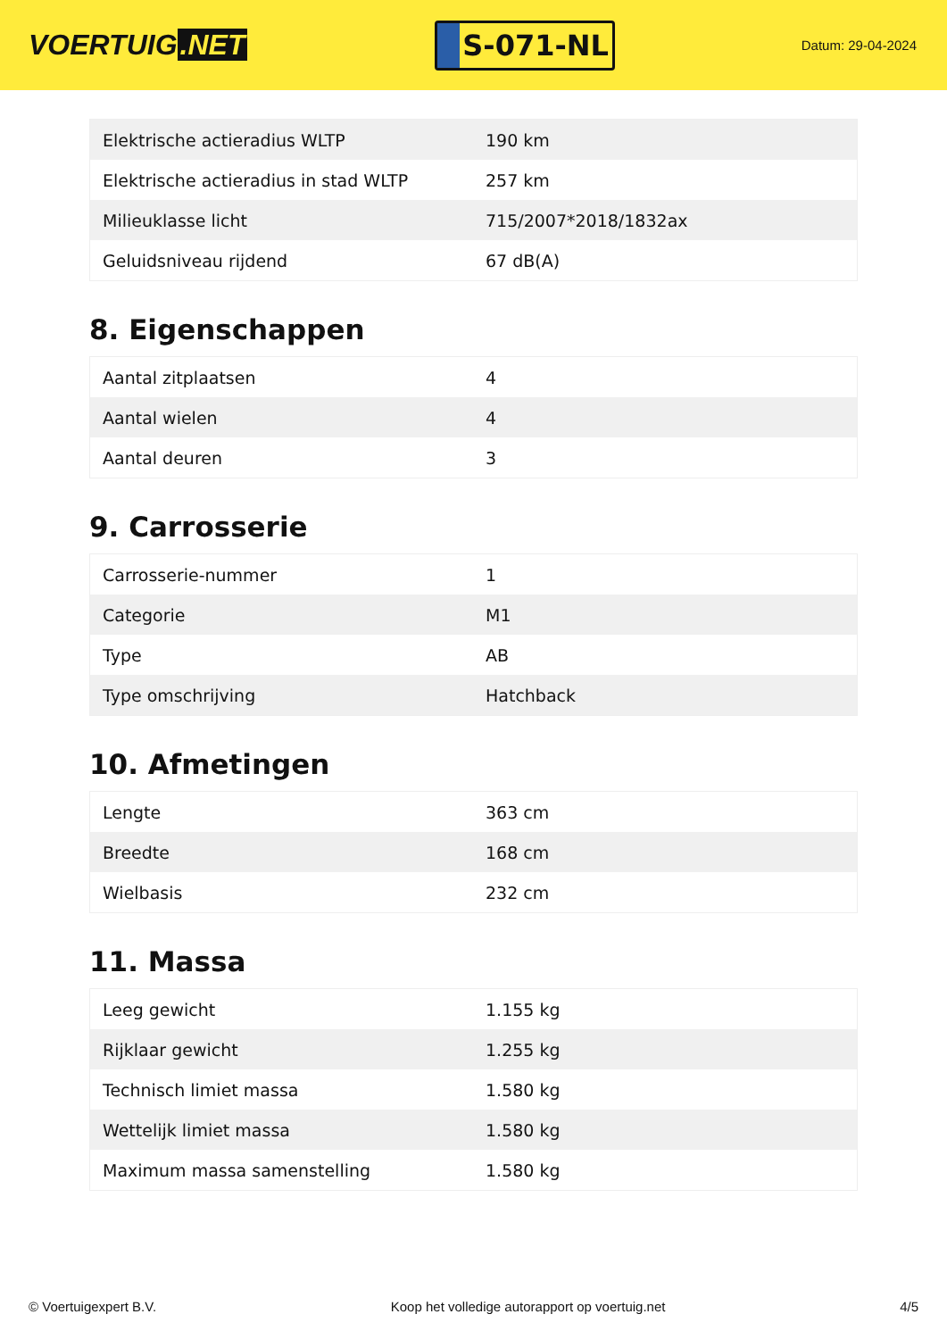VOERTUIG.NET
S-071-NL
Datum: 29-04-2024
| Elektrische actieradius WLTP | 190 km |
| Elektrische actieradius in stad WLTP | 257 km |
| Milieuklasse licht | 715/2007*2018/1832ax |
| Geluidsniveau rijdend | 67 dB(A) |
8. Eigenschappen
| Aantal zitplaatsen | 4 |
| Aantal wielen | 4 |
| Aantal deuren | 3 |
9. Carrosserie
| Carrosserie-nummer | 1 |
| Categorie | M1 |
| Type | AB |
| Type omschrijving | Hatchback |
10. Afmetingen
| Lengte | 363 cm |
| Breedte | 168 cm |
| Wielbasis | 232 cm |
11. Massa
| Leeg gewicht | 1.155 kg |
| Rijklaar gewicht | 1.255 kg |
| Technisch limiet massa | 1.580 kg |
| Wettelijk limiet massa | 1.580 kg |
| Maximum massa samenstelling | 1.580 kg |
© Voertuigexpert B.V. Koop het volledige autorapport op voertuig.net 4/5